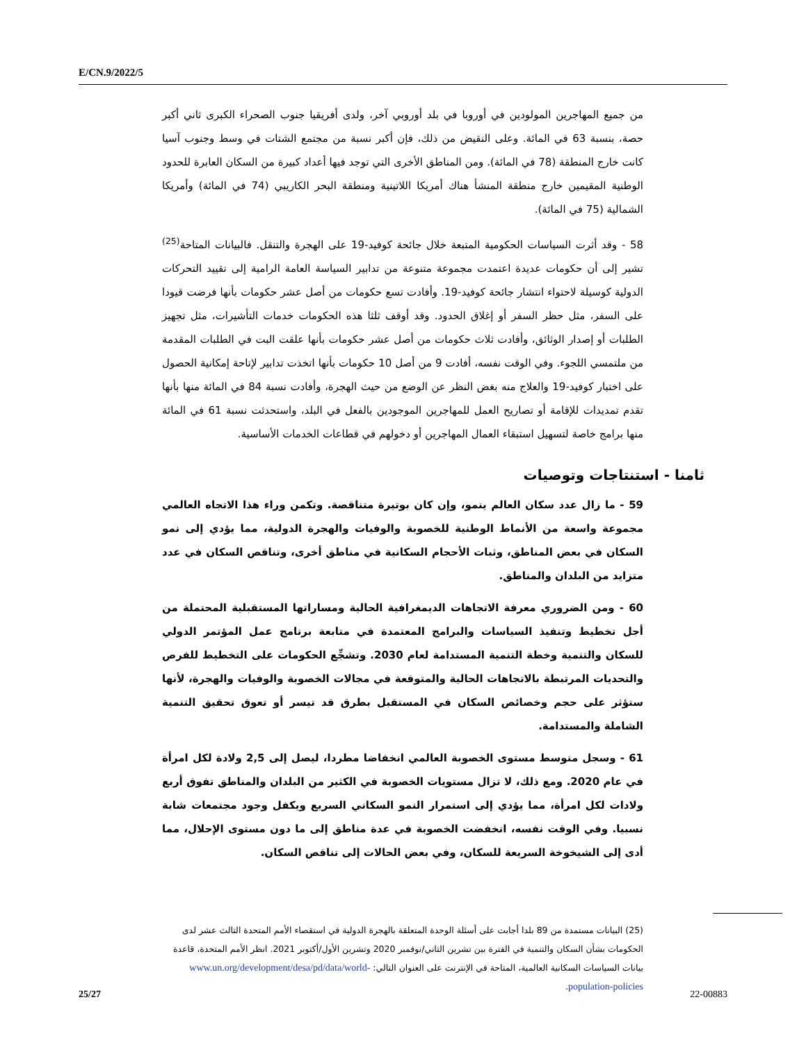E/CN.9/2022/5
من جميع المهاجرين المولودين في أوروبا في بلد أوروبي آخر، ولدى أفريقيا جنوب الصحراء الكبرى ثاني أكبر حصة، بنسبة 63 في المائة. وعلى النقيض من ذلك، فإن أكبر نسبة من مجتمع الشتات في وسط وجنوب آسيا كانت خارج المنطقة (78 في المائة). ومن المناطق الأخرى التي توجد فيها أعداد كبيرة من السكان العابرة للحدود الوطنية المقيمين خارج منطقة المنشأ هناك أمريكا اللاتينية ومنطقة البحر الكاريبي (74 في المائة) وأمريكا الشمالية (75 في المائة).
58 - وقد أثرت السياسات الحكومية المتبعة خلال جائحة كوفيد-19 على الهجرة والتنقل. فالبيانات المتاحة<sup>(25)</sup> تشير إلى أن حكومات عديدة اعتمدت مجموعة متنوعة من تدابير السياسة العامة الرامية إلى تقييد التحركات الدولية كوسيلة لاحتواء انتشار جائحة كوفيد-19. وأفادت تسع حكومات من أصل عشر حكومات بأنها فرضت قيودا على السفر، مثل حظر السفر أو إغلاق الحدود. وقد أوقف ثلثا هذه الحكومات خدمات التأشيرات، مثل تجهيز الطلبات أو إصدار الوثائق، وأفادت ثلاث حكومات من أصل عشر حكومات بأنها علقت البت في الطلبات المقدمة من ملتمسي اللجوء. وفي الوقت نفسه، أفادت 9 من أصل 10 حكومات بأنها اتخذت تدابير لإتاحة إمكانية الحصول على اختبار كوفيد-19 والعلاج منه بغض النظر عن الوضع من حيث الهجرة، وأفادت نسبة 84 في المائة منها بأنها تقدم تمديدات للإقامة أو تصاريح العمل للمهاجرين الموجودين بالفعل في البلد، واستحدثت نسبة 61 في المائة منها برامج خاصة لتسهيل استبقاء العمال المهاجرين أو دخولهم في قطاعات الخدمات الأساسية.
ثامنا - استنتاجات وتوصيات
59 - ما زال عدد سكان العالم ينمو، وإن كان بوتيرة متناقصة. وتكمن وراء هذا الاتجاه العالمي مجموعة واسعة من الأنماط الوطنية للخصوبة والوفيات والهجرة الدولية، مما يؤدي إلى نمو السكان في بعض المناطق، وثبات الأحجام السكانية في مناطق أخرى، وتناقص السكان في عدد متزايد من البلدان والمناطق.
60 - ومن الضروري معرفة الاتجاهات الديمغرافية الحالية ومساراتها المستقبلية المحتملة من أجل تخطيط وتنفيذ السياسات والبرامج المعتمدة في متابعة برنامج عمل المؤتمر الدولي للسكان والتنمية وخطة التنمية المستدامة لعام 2030. وتشجِّع الحكومات على التخطيط للفرص والتحديات المرتبطة بالاتجاهات الحالية والمتوقعة في مجالات الخصوبة والوفيات والهجرة، لأنها ستؤثر على حجم وخصائص السكان في المستقبل بطرق قد تيسر أو تعوق تحقيق التنمية الشاملة والمستدامة.
61 - وسجل متوسط مستوى الخصوبة العالمي انخفاضا مطردا، ليصل إلى 2,5 ولادة لكل امرأة في عام 2020. ومع ذلك، لا تزال مستويات الخصوبة في الكثير من البلدان والمناطق تفوق أربع ولادات لكل امرأة، مما يؤدي إلى استمرار النمو السكاني السريع ويكفل وجود مجتمعات شابة نسبيا. وفي الوقت نفسه، انخفضت الخصوبة في عدة مناطق إلى ما دون مستوى الإحلال، مما أدى إلى الشيخوخة السريعة للسكان، وفي بعض الحالات إلى تناقص السكان.
(25) البيانات مستمدة من 89 بلدا أجابت على أسئلة الوحدة المتعلقة بالهجرة الدولية في استقصاء الأمم المتحدة الثالث عشر لدى الحكومات بشأن السكان والتنمية في الفترة بين تشرين الثاني/نوفمبر 2020 وتشرين الأول/أكتوبر 2021. انظر الأمم المتحدة، قاعدة بيانات السياسات السكانية العالمية، المتاحة في الإنترنت على العنوان التالي: www.un.org/development/desa/pd/data/world-population-policies.
25/27 22-00883